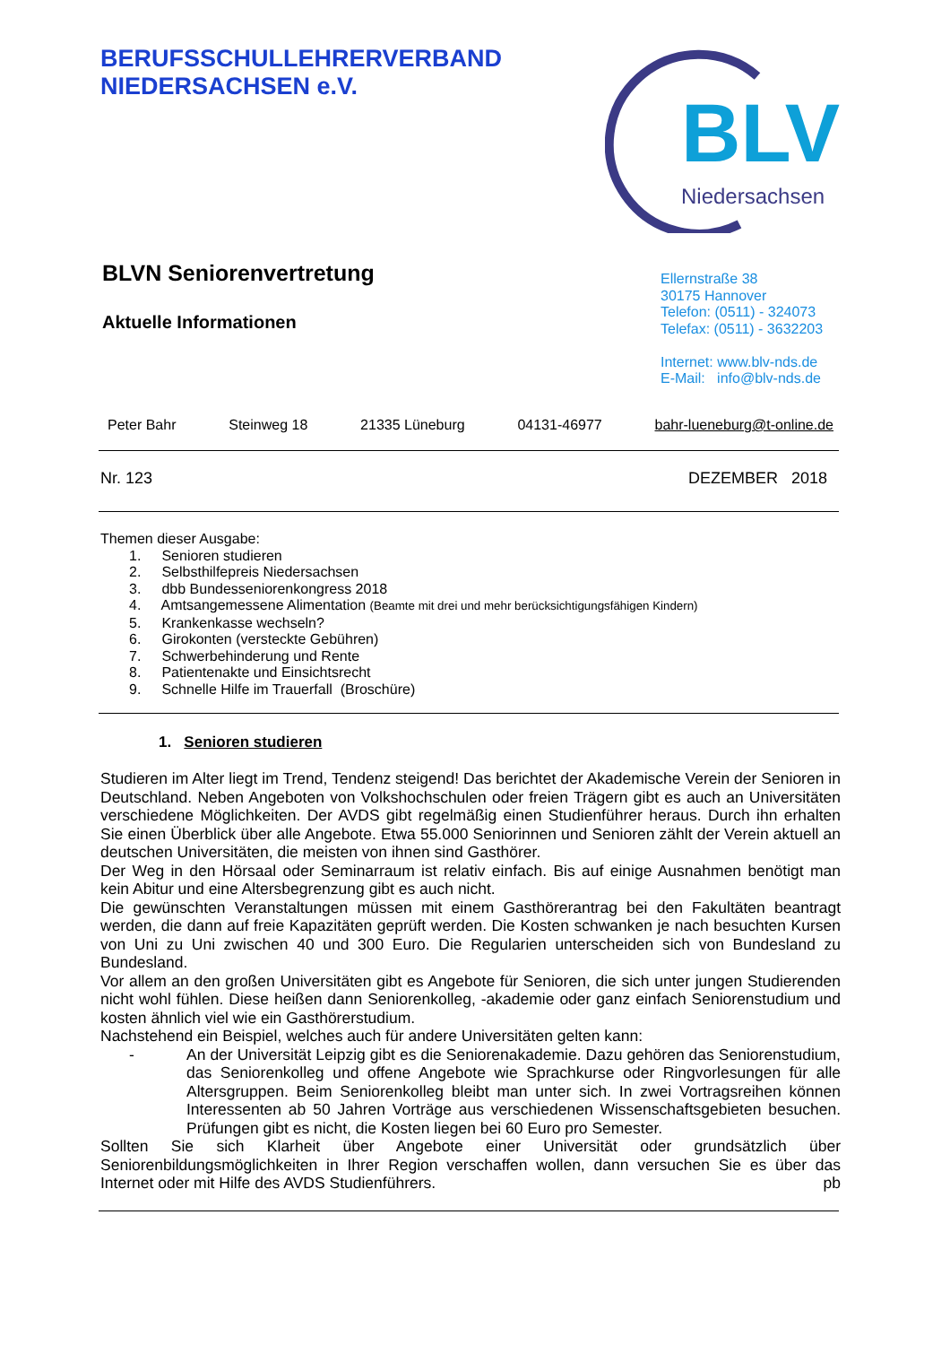BERUFSSCHULLEHRERVERBAND
NIEDERSACHSEN e.V.
BLV
Niedersachsen
BLVN Seniorenvertretung
Aktuelle Informationen
Ellernstraße 38
30175 Hannover
Telefon: (0511) - 324073
Telefax: (0511) - 3632203
Internet: www.blv-nds.de
E-Mail: info@blv-nds.de
Peter Bahr Steinweg 18 21335 Lüneburg 04131-46977 bahr-lueneburg@t-online.de
Nr. 123 DEZEMBER 2018
Themen dieser Ausgabe:
1. Senioren studieren
2. Selbsthilfepreis Niedersachsen
3. dbb Bundesseniorenkongress 2018
4. Amtsangemessene Alimentation (Beamte mit drei und mehr berücksichtigungsfähigen Kindern)
5. Krankenkasse wechseln?
6. Girokonten (versteckte Gebühren)
7. Schwerbehinderung und Rente
8. Patientenakte und Einsichtsrecht
9. Schnelle Hilfe im Trauerfall (Broschüre)
1. Senioren studieren
Studieren im Alter liegt im Trend, Tendenz steigend! Das berichtet der Akademische Verein der Senioren in Deutschland. Neben Angeboten von Volkshochschulen oder freien Trägern gibt es auch an Universitäten verschiedene Möglichkeiten. Der AVDS gibt regelmäßig einen Studienführer heraus. Durch ihn erhalten Sie einen Überblick über alle Angebote. Etwa 55.000 Seniorinnen und Senioren zählt der Verein aktuell an deutschen Universitäten, die meisten von ihnen sind Gasthörer.
Der Weg in den Hörsaal oder Seminarraum ist relativ einfach. Bis auf einige Ausnahmen benötigt man kein Abitur und eine Altersbegrenzung gibt es auch nicht.
Die gewünschten Veranstaltungen müssen mit einem Gasthörerantrag bei den Fakultäten beantragt werden, die dann auf freie Kapazitäten geprüft werden. Die Kosten schwanken je nach besuchten Kursen von Uni zu Uni zwischen 40 und 300 Euro. Die Regularien unterscheiden sich von Bundesland zu Bundesland.
Vor allem an den großen Universitäten gibt es Angebote für Senioren, die sich unter jungen Studierenden nicht wohl fühlen. Diese heißen dann Seniorenkolleg, -akademie oder ganz einfach Seniorenstudium und kosten ähnlich viel wie ein Gasthörerstudium.
Nachstehend ein Beispiel, welches auch für andere Universitäten gelten kann:
- An der Universität Leipzig gibt es die Seniorenakademie. Dazu gehören das Seniorenstudium, das Seniorenkolleg und offene Angebote wie Sprachkurse oder Ringvorlesungen für alle Altersgruppen. Beim Seniorenkolleg bleibt man unter sich. In zwei Vortragsreihen können Interessenten ab 50 Jahren Vorträge aus verschiedenen Wissenschaftsgebieten besuchen. Prüfungen gibt es nicht, die Kosten liegen bei 60 Euro pro Semester.
Sollten Sie sich Klarheit über Angebote einer Universität oder grundsätzlich über Seniorenbildungsmöglichkeiten in Ihrer Region verschaffen wollen, dann versuchen Sie es über das Internet oder mit Hilfe des AVDS Studienführers. pb